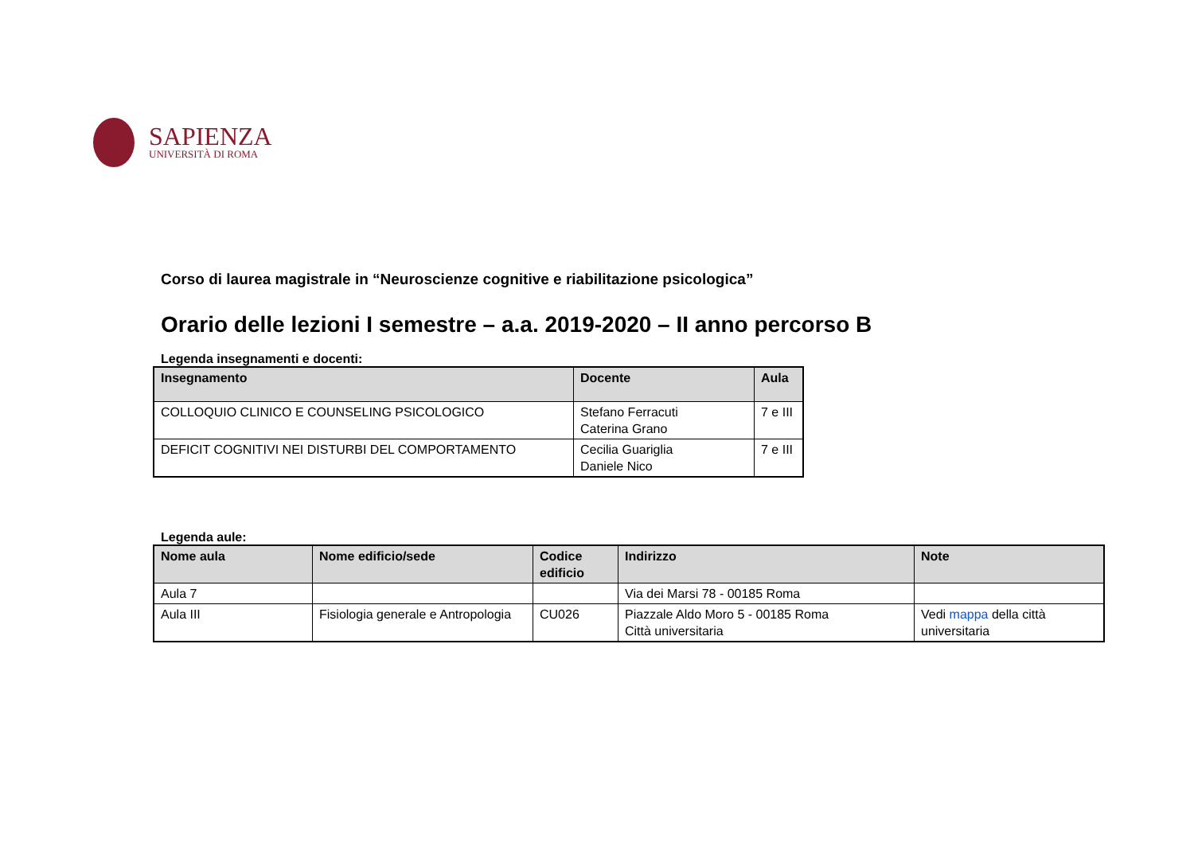SAPIENZA
UNIVERSITÀ DI ROMA
Corso di laurea magistrale in “Neuroscienze cognitive e riabilitazione psicologica”
Orario delle lezioni I semestre – a.a. 2019-2020 – II anno percorso B
Legenda insegnamenti e docenti:
| Insegnamento | Docente | Aula |
| --- | --- | --- |
| COLLOQUIO CLINICO E COUNSELING PSICOLOGICO | Stefano Ferracuti Caterina Grano | 7 e III |
| DEFICIT COGNITIVI NEI DISTURBI DEL COMPORTAMENTO | Cecilia Guariglia Daniele Nico | 7 e III |
Legenda aule:
| Nome aula | Nome edificio/sede | Codice edificio | Indirizzo | Note |
| --- | --- | --- | --- | --- |
| Aula 7 | | | Via dei Marsi 78 - 00185 Roma | |
| Aula III | Fisiologia generale e Antropologia | CU026 | Piazzale Aldo Moro 5 - 00185 Roma Città universitaria | Vedi mappa della città universitaria |